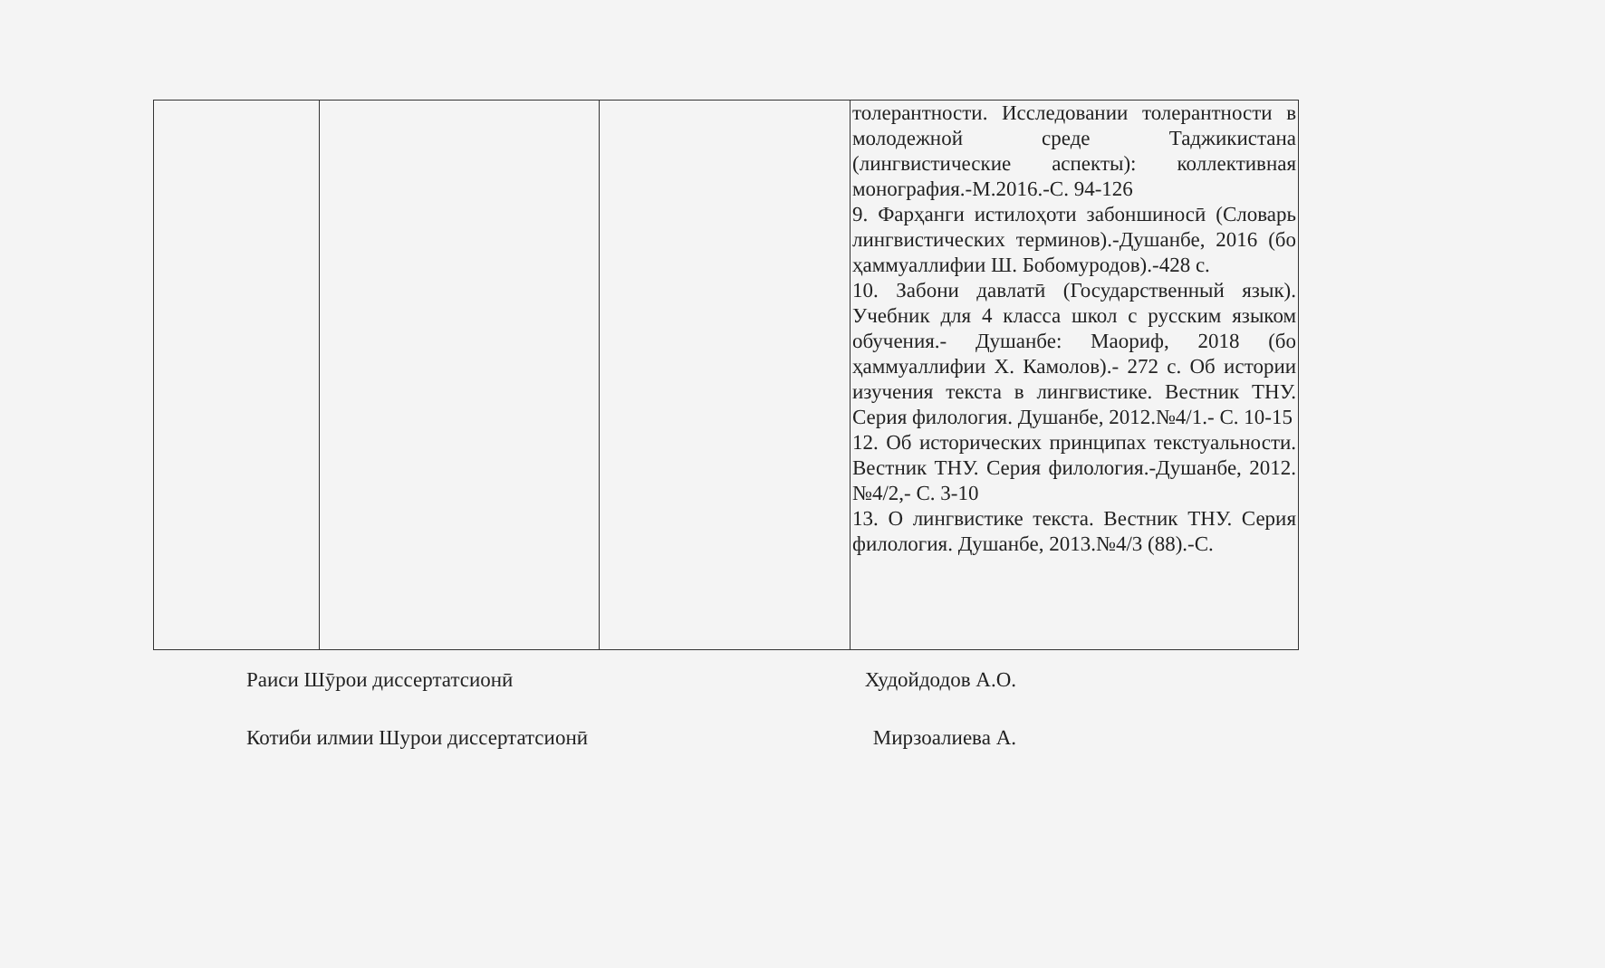| | | | толерантности. Исследовании толерантности в молодежной среде Таджикистана (лингвистические аспекты): коллективная монография.-М.2016.-С. 94-126 9. Фарҳанги истилоҳоти забоншиносӣ (Словарь лингвистических терминов).-Душанбе, 2016 (бо ҳаммуаллифии Ш. Бобомуродов).-428 с. 10. Забони давлатӣ (Государственный язык). Учебник для 4 класса школ с русским языком обучения.- Душанбе: Маориф, 2018 (бо ҳаммуаллифии Х. Камолов).- 272 с. Об истории изучения текста в лингвистике. Вестник ТНУ. Серия филология. Душанбе, 2012.№4/1.- С. 10-15 12. Об исторических принципах текстуальности. Вестник ТНУ. Серия филология.-Душанбе, 2012. №4/2,- С. 3-10 13. О лингвистике текста. Вестник ТНУ. Серия филология. Душанбе, 2013.№4/3 (88).-С. |
Раиси Шӯрои диссертатсионӣ Худойдодов А.О.
Котиби илмии Шурои диссертатсионӣ Мирзоалиева А.